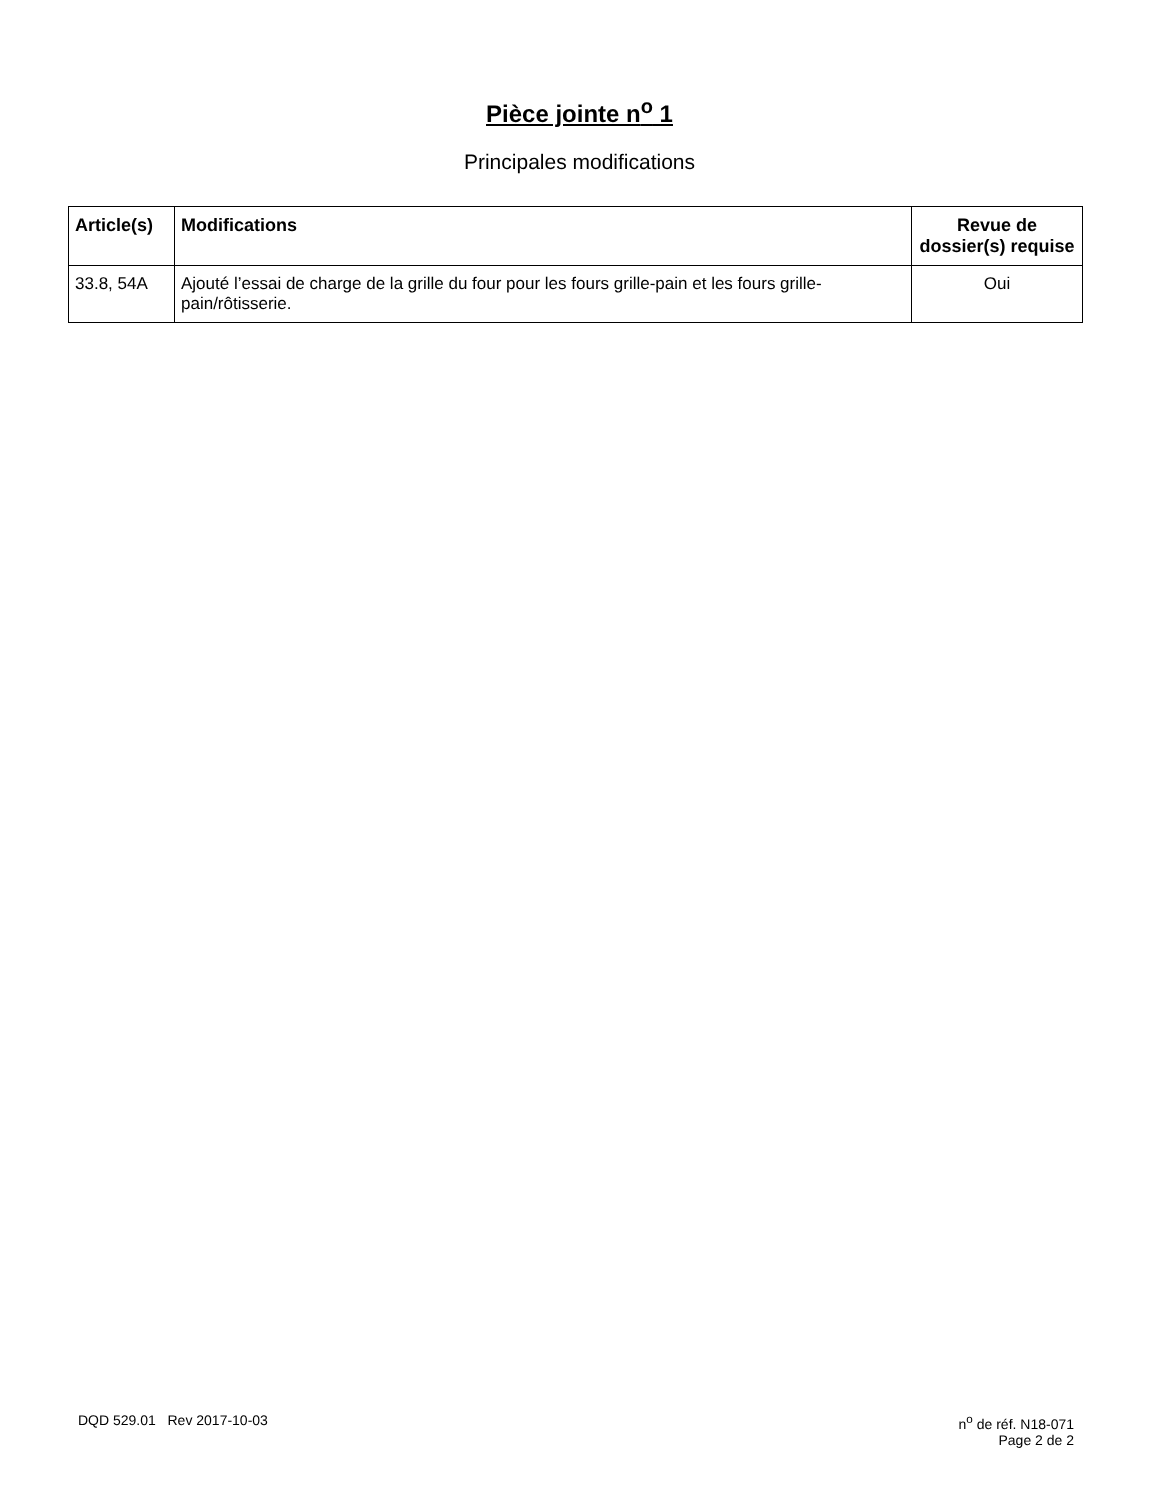Pièce jointe n<sup>o</sup> 1
Principales modifications
| Article(s) | Modifications | Revue de dossier(s) requise |
| --- | --- | --- |
| 33.8, 54A | Ajouté l’essai de charge de la grille du four pour les fours grille-pain et les fours grille-pain/rôtisserie. | Oui |
DQD 529.01 Rev 2017-10-03 n<sup>o</sup> de réf. N18-071
Page 2 de 2